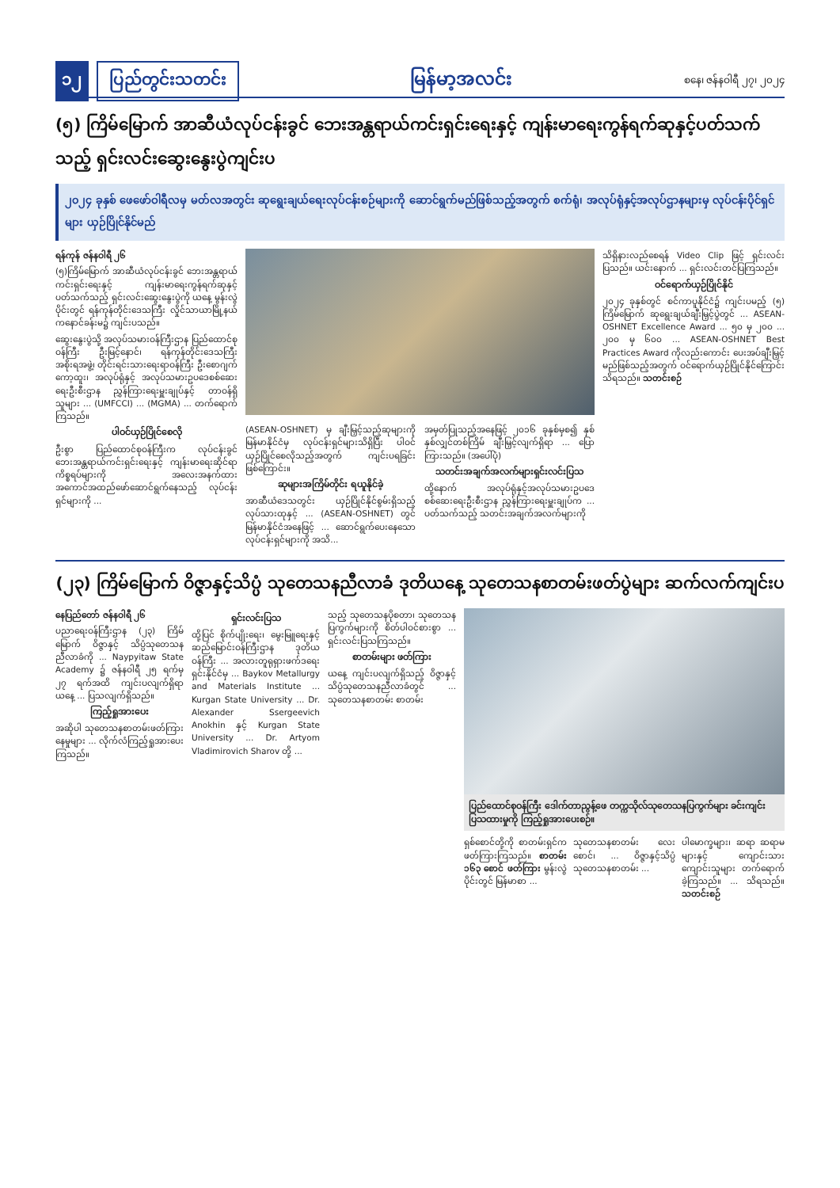၁၂ ပြည်တွင်းသတင်း မြန်မာ့အလင်း စနေ၊ ဇန်နဝါရီ ၂၇၊ ၂၀၂၄
(၅) ကြိမ်မြောက် အာဆီယံလုပ်ငန်းခွင် ဘေးအန္တရာယ်ကင်းရှင်းရေးနှင့် ကျန်းမာရေးကွန်ရက်ဆုနှင့်ပတ်သက်သည့် ရှင်းလင်းဆွေးနွေးပွဲကျင်းပ
၂၀၂၄ ခုနှစ် ဖေဖော်ဝါရီလမှ မတ်လအတွင်း ဆုရွေးချယ်ရေးလုပ်ငန်းစဉ်များကို ဆောင်ရွက်မည်ဖြစ်သည့်အတွက် စက်ရုံ၊ အလုပ်ရုံနှင့်အလုပ်ဌာနများမှ လုပ်ငန်းပိုင်ရှင်များ ယှဉ်ပြိုင်နိုင်မည်
ရန်ကုန် ဇန်နဝါရီ ၂၆
(၅)ကြိမ်မြောက် အာဆီယံလုပ်ငန်းခွင် ဘေးအန္တရာယ်ကင်းရှင်းရေးနှင့် ကျန်းမာရေးကွန်ရက်ဆုနှင့် ပတ်သက်သည့် ရှင်းလင်းဆွေးနွေးပွဲကို ယနေ့ မွန်းလွဲပိုင်းတွင် ရန်ကုန်တိုင်းဒေသကြီး လှိုင်သာယာမြို့နယ် ကနောင်ခန်းမ၌ ကျင်းပသည်။
ဆွေးနွေးပွဲသို့ အလုပ်သမားဝန်ကြီးဌာန ပြည်ထောင်စုဝန်ကြီး ဦးမြင့်နောင်၊ ရန်ကုန်တိုင်းဒေသကြီးအစိုးရအဖွဲ့၊ တိုင်းရင်းသားရေးရာဝန်ကြီး ဦးစောဂျက်ကော့ထူး၊ အလုပ်ရုံနှင့် အလုပ်သမားဥပဒေစစ်ဆေးရေးဦးစီးဌာန ညွှန်ကြားရေးမှူးချုပ်နှင့် တာဝန်ရှိသူများ ... (UMFCCI) ... (MGMA) ... တက်ရောက်ကြသည်။
ပါဝင်ယှဉ်ပြိုင်စေလို
ဦးစွာ ပြည်ထောင်စုဝန်ကြီးက လုပ်ငန်းခွင်ဘေးအန္တရာယ်ကင်းရှင်းရေးနှင့် ကျန်းမာရေးဆိုင်ရာ ကိစ္စရပ်များကို အလေးအနက်ထားအကောင်အထည်ဖော်ဆောင်ရွက်နေသည့် လုပ်ငန်းရှင်များကို ...
(ASEAN-OSHNET) မှ ချီးမြှင့်သည့်ဆုများကို မြန်မာနိုင်ငံမှ လုပ်ငန်းရှင်များသိရှိပြီး ပါဝင်ယှဉ်ပြိုင်စေလိုသည့်အတွက် ကျင်းပရခြင်းဖြစ်ကြောင်း။
ဆုများအကြိမ်တိုင်း ရယူနိုင်ခဲ့
အာဆီယံဒေသတွင်း ယှဉ်ပြိုင်နိုင်စွမ်းရှိသည့် လုပ်သားထုနှင့် ... (ASEAN-OSHNET) တွင် မြန်မာနိုင်ငံအနေဖြင့် ... ဆောင်ရွက်ပေးနေသော လုပ်ငန်းရှင်များကို အသိ...
အမှတ်ပြုသည့်အနေဖြင့် ၂၀၁၆ ခုနှစ်မှစ၍ နှစ်နှစ်လျှင်တစ်ကြိမ် ချီးမြှင့်လျက်ရှိရာ ... ပြောကြားသည်။ (အပေါ်ပုံ)
သတင်းအချက်အလက်များရှင်းလင်းပြသ
ထို့နောက် အလုပ်ရုံနှင့်အလုပ်သမားဥပဒေစစ်ဆေးရေးဦးစီးဌာန ညွှန်ကြားရေးမှူးချုပ်က ... ပတ်သက်သည့် သတင်းအချက်အလက်များကို
သိရှိနားလည်စေရန် Video Clip ဖြင့် ရှင်းလင်းပြသည်။ ယင်းနောက် ... ရှင်းလင်းတင်ပြကြသည်။
ဝင်ရောက်ယှဉ်ပြိုင်နိုင်
၂၀၂၄ ခုနှစ်တွင် စင်ကာပူနိုင်ငံ၌ ကျင်းပမည့် (၅) ကြိမ်မြောက် ဆုရွေးချယ်ချီးမြှင့်ပွဲတွင် ... ASEAN-OSHNET Excellence Award ... ၅၀ မှ ၂၀၀ ... ၂၀၀ မှ ၆၀၀ ... ASEAN-OSHNET Best Practices Award ကိုလည်းကောင်း ပေးအပ်ချီးမြှင့်မည်ဖြစ်သည့်အတွက် ဝင်ရောက်ယှဉ်ပြိုင်နိုင်ကြောင်း သိရသည်။ သတင်းစဉ်
(၂၃) ကြိမ်မြောက် ဝိဇ္ဇာနှင့်သိပ္ပံ သုတေသနညီလာခံ ဒုတိယနေ့ သုတေသနစာတမ်းဖတ်ပွဲများ ဆက်လက်ကျင်းပ
နေပြည်တော် ဇန်နဝါရီ ၂၆
ပညာရေးဝန်ကြီးဌာန (၂၃) ကြိမ်မြောက် ဝိဇ္ဇာနှင့် သိပ္ပံသုတေသနညီလာခံကို ... Naypyitaw State Academy ၌ ဇန်နဝါရီ ၂၅ ရက်မှ ၂၇ ရက်အထိ ကျင်းပလျက်ရှိရာ ယနေ့ ... ပြသလျက်ရှိသည်။
ကြည့်ရှုအားပေး
အဆိုပါ သုတေသနစာတမ်းဖတ်ကြားနေမှုများ ... လိုက်လံကြည့်ရှုအားပေးကြသည်။
ရှင်းလင်းပြသ
ထို့ပြင် စိုက်ပျိုးရေး၊ မွေးမြူရေးနှင့် ဆည်မြောင်းဝန်ကြီးဌာန ဒုတိယဝန်ကြီး ... အလားတူရုရှားဖက်ဒရေးရှင်းနိုင်ငံမှ ... Baykov Metallurgy and Materials Institute ... Kurgan State University ... Dr. Alexander Ssergeevich Anokhin နှင့် Kurgan State University ... Dr. Artyom Vladimirovich Sharov တို့ ...
သည့် သုတေသနပိုစတာ၊ သုတေသနပြကွက်များကို စိတ်ပါဝင်စားစွာ ... ရှင်းလင်းပြသကြသည်။
စာတမ်းများ ဖတ်ကြား
ယနေ့ ကျင်းပလျက်ရှိသည့် ဝိဇ္ဇာနှင့်သိပ္ပံသုတေသနညီလာခံတွင် ... သုတေသနစာတမ်း စာတမ်း
ပြည်ထောင်စုဝန်ကြီး ဒေါက်တာညွန့်ဖေ တက္ကသိုလ်သုတေသနပြကွက်များ ခင်းကျင်းပြသထားမှုကို ကြည့်ရှုအားပေးစဉ်။
ရှစ်စောင်တို့ကို စာတမ်းရှင်က ဖတ်ကြားကြသည်။ စာတမ်း ၁၆၃ စောင် ဖတ်ကြား မွန်းလွဲပိုင်းတွင် မြန်မာစာ ...
သုတေသနစာတမ်း လေးစောင်၊ ... ဝိဇ္ဇာနှင့်သိပ္ပံသုတေသနစာတမ်း ...
ပါမောက္ခများ၊ ဆရာ ဆရာမများနှင့် ကျောင်းသား ကျောင်းသူများ တက်ရောက်ခဲ့ကြသည်။ ... သိရသည်။ သတင်းစဉ်